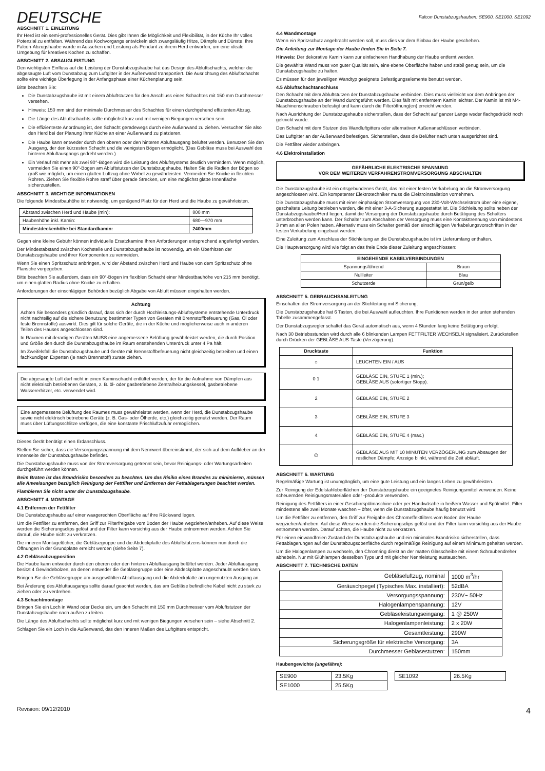DEUTSCHE
Falcon Dunstabzugshauben: SE900, SE1000, SE1092
ABSCHNITT 1. EINLEITUNG
Ihr Herd ist ein semi-professionelles Gerät. Dies gibt Ihnen die Möglichkeit und Flexibilität, in der Küche Ihr volles Potenzial zu entfalten. Während des Kochvorgangs entwickeln sich zwangsläufig Hitze, Dämpfe und Dünste. Ihre Falcon-Abzugshaube wurde in Aussehen und Leistung als Pendant zu ihrem Herd entworfen, um eine ideale Umgebung für kreatives Kochen zu schaffen.
ABSCHNITT 2. ABSAUGLEISTUNG
Den wichtigsten Einfluss auf die Leistung der Dunstabzugshaube hat das Design des Abluftschachts, welcher die abgesaugte Luft vom Dunstabzug zum Luftgitter in der Außenwand transportiert. Die Ausrichtung des Abluftschachts sollte eine wichtige Überlegung in der Anfangsphase einer Küchenplanung sein.
Bitte beachten Sie:
Die Dunstabzugshaube ist mit einem Abluftstutzen für den Anschluss eines Schachtes mit 150 mm Durchmesser versehen.
Hinweis: 150 mm sind der minimale Durchmesser des Schachtes für einen durchgehend effizienten Abzug.
Die Länge des Abluftschachts sollte möglichst kurz und mit wenigen Biegungen versehen sein.
Die effizienteste Anordnung ist, den Schacht geradewegs durch eine Außenwand zu ziehen. Versuchen Sie also den Herd bei der Planung Ihrer Küche an einer Außenwand zu platzieren.
Die Haube kann entweder durch den oberen oder den hinteren Abluftausgang belüftet werden. Benutzen Sie den Ausgang, der den kürzesten Schacht und die wenigsten Bögen ermöglicht. (Das Gebläse muss bei Auswahl des hinteren Abluftausgangs gedreht werden.)
Ein Verlauf mit mehr als zwei 90°-Bögen wird die Leistung des Abluftsystems deutlich vermindern. Wenn möglich, vermeiden Sie einen 90°-Bogen am Abluftstutzen der Dunstabzugshaube. Halten Sie die Radien der Bögen so groß wie möglich, um einen glatten Luftzug ohne Wirbel zu gewährleisten. Vermeiden Sie Knicke in flexiblen Rohren. Ziehen Sie flexible Rohre straff über gerade Strecken, um eine möglichst glatte Innenfläche sicherzustellen.
ABSCHNITT 3. WICHTIGE INFORMATIONEN
Die folgende Mindestbauhöhe ist notwendig, um genügend Platz für den Herd und die Haube zu gewährleisten.
| Abstand zwischen Herd und Haube (min): | 800 mm |
| Haubenhöhe inkl. Kamin: | 680—970 mm |
| Mindestdeckenhöhe bei Standardkamin: | 2400mm |
Gegen eine kleine Gebühr können individuelle Ersatzkamine Ihren Anforderungen entsprechend angefertigt werden.
Der Mindestabstand zwischen Kochstelle und Dunstabzugshaube ist notwendig, um ein Überhitzen der Dunstabzugshaube und ihrer Komponenten zu vermeiden.
Wenn Sie einen Spritzschutz anbringen, wird der Abstand zwischen Herd und Haube von dem Spritzschutz ohne Flansche vorgegeben.
Bitte beachten Sie außerdem, dass ein 90°-Bogen im flexiblen Schacht einer Mindestbauhöhe von 215 mm benötigt, um einen glatten Radius ohne Knicke zu erhalten.
Anforderungen der einschlägigen Behörden bezüglich Abgabe von Abluft müssen eingehalten werden.
Achtung
Achten Sie besonders gründlich darauf, dass sich der durch Hochleistungs-Abluftsysteme entstehende Unterdruck nicht nachteilig auf die sichere Benutzung bestimmter Typen von Geräten mit Brennstoffbefeuerung (Gas, Öl oder feste Brennstoffe) auswirkt. Dies gilt für solche Geräte, die in der Küche und möglicherweise auch in anderen Teilen des Hauses angeschlossen sind.
In Räumen mit derartigen Geräten MUSS eine angemessene Belüftung gewährleistet werden, die durch Position und Größe den durch die Dunstabzugshaube im Raum entstehenden Unterdruck unter 4 Pa hält.
Im Zweifelsfall die Dunstabzugshaube und Geräte mit Brennstoffbefeuerung nicht gleichzeitig betreiben und einen fachkundigen Experten (je nach Brennstoff) zurate ziehen.
Die abgesaugte Luft darf nicht in einen Kaminschacht entlüftet werden, der für die Aufnahme von Dämpfen aus nicht elektrisch betriebenen Geräten, z. B. öl- oder gasbetriebene Zentralheizungskessel, gasbetriebene Wassererhitzer, etc. verwendet wird.
Eine angemessene Belüftung des Raumes muss gewährleistet werden, wenn der Herd, die Dunstabzugshaube sowie nicht elektrisch betriebene Geräte (z. B. Gas- oder Ölherde, etc.) gleichzeitig genutzt werden. Der Raum muss über Lüftungsschlitze verfügen, die eine konstante Frischluftzufuhr ermöglichen.
Dieses Gerät benötigt einen Erdanschluss.
Stellen Sie sicher, dass die Versorgungsspannung mit dem Nennwert übereinstimmt, der sich auf dem Aufkleber an der Innenseite der Dunstabzugshaube befindet.
Die Dunstabzugshaube muss von der Stromversorgung getrennt sein, bevor Reinigungs- oder Wartungsarbeiten durchgeführt werden können.
Beim Braten ist das Brandrisiko besonders zu beachten. Um das Risiko eines Brandes zu minimieren, müssen alle Anweisungen bezüglich Reinigung der Fettfilter und Entfernen der Fettablagerungen beachtet werden.
Flambieren Sie nicht unter der Dunstabzugshaube.
ABSCHNITT 4. MONTAGE
4.1 Entfernen der Fettfilter
Die Dunstabzugshaube auf einer waagerechten Oberfläche auf ihre Rückwand legen.
Um die Fettfilter zu entfernen, den Griff zur Filterfreigabe vom Boden der Haube wegziehen/anheben. Auf diese Weise werden die Sicherungsclips gelöst und der Filter kann vorsichtig aus der Haube entnommen werden. Achten Sie darauf, die Haube nicht zu verkratzen.
Die inneren Montagelöcher, die Gebläsegruppe und die Abdeckplatte des Abluftstutzens können nun durch die Öffnungen in der Grundplatte erreicht werden (siehe Seite 7).
4.2 Gebläseabzugposition
Die Haube kann entweder durch den oberen oder den hinteren Abluftausgang belüftet werden. Jeder Abluftausgang besitzt 4 Gewindebolzen, an denen entweder die Gebläsegruppe oder eine Abdeckplatte angeschraubt werden kann.
Bringen Sie die Gebläsegruppe am ausgewählten Abluftausgang und die Abdeckplatte am ungenutzten Ausgang an.
Bei Änderung des Abluftausgangs sollte darauf geachtet werden, das am Gebläse befindliche Kabel nicht zu stark zu ziehen oder zu verdrehen.
4.3 Schachtmontage
Bringen Sie ein Loch in Wand oder Decke ein, um den Schacht mit 150 mm Durchmesser vom Abluftstutzen der Dunstabzugshaube nach außen zu leiten.
Die Länge des Abluftschachts sollte möglichst kurz und mit wenigen Biegungen versehen sein – siehe Abschnitt 2.
Schlagen Sie ein Loch in die Außenwand, das den inneren Maßen des Luftgitters entspricht.
4.4 Wandmontage
Wenn ein Spritzschutz angebracht werden soll, muss dies vor dem Einbau der Haube geschehen.
Die Anleitung zur Montage der Haube finden Sie in Seite 7.
Hinweis: Der dekorative Kamin kann zur einfacheren Handhabung der Haube entfernt werden.
Die gewählte Wand muss von guter Qualität sein, eine ebene Oberfläche haben und stabil genug sein, um die Dunstabzugshaube zu halten.
Es müssen für den jeweiligen Wandtyp geeignete Befestigungselemente benutzt werden.
4.5 Abluftschachtanschluss
Den Schacht mit dem Abluftstutzen der Dunstabzugshaube verbinden. Dies muss vielleicht vor dem Anbringen der Dunstabzugshaube an der Wand durchgeführt werden. Dies fällt mit entferntem Kamin leichter. Der Kamin ist mit M4-Maschinenschrauben befestigt und kann durch die Filteröffnung(en) erreicht werden.
Nach Ausrichtung der Dunstabzugshaube sicherstellen, dass der Schacht auf ganzer Länge weder flachgedrückt noch geknickt wurde.
Den Schacht mit dem Stutzen des Wandluftgitters oder alternativen Außenanschlüssen verbinden.
Das Luftgitter an der Außenwand befestigen. Sicherstellen, dass die Belüfter nach unten ausgerichtet sind.
Die Fettfilter wieder anbringen.
4.6 Elektroinstallation
GEFÄHRLICHE ELEKTRISCHE SPANNUNG
VOR DEM WEITEREN VERFAHRENSTROMVERSORGUNG ABSCHALTEN
Die Dunstabzugshaube ist ein ortsgebundenes Gerät, das mit einer festen Verkabelung an die Stromversorgung angeschlossen wird. Ein kompetenter Elektrotechniker muss die Elektroinstallation vornehmen.
Die Dunstabzugshaube muss mit einer einphasigen Stromversorgung von 230-Volt-Wechselstrom über eine eigene, geschaltete Leitung betrieben werden, die mit einer 3-A-Sicherung ausgestattet ist. Die Stichleitung sollte neben der Dunstabzugshaube/Herd liegen, damit die Versorgung der Dunstabzugshaube durch Betätigung des Schalters unterbrochen werden kann. Der Schalter zum Abschalten der Versorgung muss eine Kontakttrennung von mindestens 3 mm an allen Polen haben. Alternativ muss ein Schalter gemäß den einschlägigen Verkabelungsvorschriften in der festen Verkabelung eingebaut werden.
Eine Zuleitung zum Anschluss der Stichleitung an die Dunstabzugshaube ist im Lieferumfang enthalten.
Die Hauptversorgung wird wie folgt an das freie Ende dieser Zuleitung angeschlossen:
| EINGEHENDE KABELVERBINDUNGEN | |
| --- | --- |
| Spannungsführend | Braun |
| Nullleiter | Blau |
| Schutzerde | Grün/gelb |
ABSCHNITT 5. GEBRAUCHSANLEITUNG
Einschalten der Stromversorgung an der Stichleitung mit Sicherung.
Die Dunstabzugshaube hat 6 Tasten, die bei Auswahl aufleuchten. Ihre Funktionen werden in der unten stehenden Tabelle zusammengefasst.
Der Dunstabzugsregler schaltet das Gerät automatisch aus, wenn 4 Stunden lang keine Betätigung erfolgt.
Nach 30 Betriebsstunden wird durch alle 6 blinkenden Lampen FETTFILTER WECHSELN signalisiert. Zurückstellen durch Drücken der GEBLÄSE AUS-Taste (Verzögerung).
| Drucktaste | Funktion |
| --- | --- |
| ☼ | LEUCHTEN EIN / AUS |
| 0 1 | GEBLÄSE EIN, STUFE 1 (min.); GEBLÄSE AUS (sofortiger Stopp). |
| 2 | GEBLÄSE EIN, STUFE 2 |
| 3 | GEBLÄSE EIN, STUFE 3 |
| 4 | GEBLÄSE EIN, STUFE 4 (max.) |
| ◴ | GEBLÄSE AUS MIT 10 MINUTEN VERZÖGERUNG zum Absaugen der restlichen Dämpfe; Anzeige blinkt, während die Zeit abläuft. |
ABSCHNITT 6. WARTUNG
Regelmäßige Wartung ist unumgänglich, um eine gute Leistung und ein langes Leben zu gewährleisten.
Zur Reinigung der Edelstahloberflächen der Dunstabzugshaube ein geeignetes Reinigungsmittel verwenden. Keine scheuernden Reinigungsmaterialien oder -produkte verwenden.
Reinigung des Fettfilters in einer Geschirrspülmaschine oder per Handwäsche in heißem Wasser und Spülmittel. Filter mindestens alle zwei Monate waschen – öfter, wenn die Dunstabzugshaube häufig benutzt wird.
Um die Fettfilter zu entfernen, den Griff zur Freigabe des Chromeffektfilters vom Boden der Haube wegziehen/anheben. Auf diese Weise werden die Sicherungsclips gelöst und der Filter kann vorsichtig aus der Haube entnommen werden. Darauf achten, die Haube nicht zu verkratzen.
Für einen einwandfreien Zustand der Dunstabzugshaube und ein minimales Brandrisiko sicherstellen, dass Fettablagerungen auf der Dunstabzugsoberfläche durch regelmäßige Reinigung auf einem Minimum gehalten werden.
Um die Halogenlampen zu wechseln, den Chromring direkt an der matten Glasscheibe mit einem Schraubendreher abhebeln. Nur mit Glühlampen desselben Typs und mit gleicher Nennleistung austauschen.
ABSCHNITT 7. TECHNISCHE DATEN
| Gebläseluftzug, nominal | 1000 m<sup>3</sup>/hr |
| Geräuschpegel (Typisches Max. installiert): | 52dBA |
| Versorgungsspannung: | 230V~ 50Hz |
| Halogenlampenspannung: | 12V |
| Gebläseleistungseingang: | 1 @ 250W |
| Halogenlampenleistung: | 2 x 20W |
| Gesamtleistung: | 290W |
| Sicherungsgröße für elektrische Versorgung: | 3A |
| Durchmesser Gebläsestutzen: | 150mm |
Haubengewichte (ungefähre):
| SE900 | 23.5Kg | | SE1092 | 26.5Kg |
| SE1000 | 25.5Kg | | | |
Revision: 09/12/2010 4